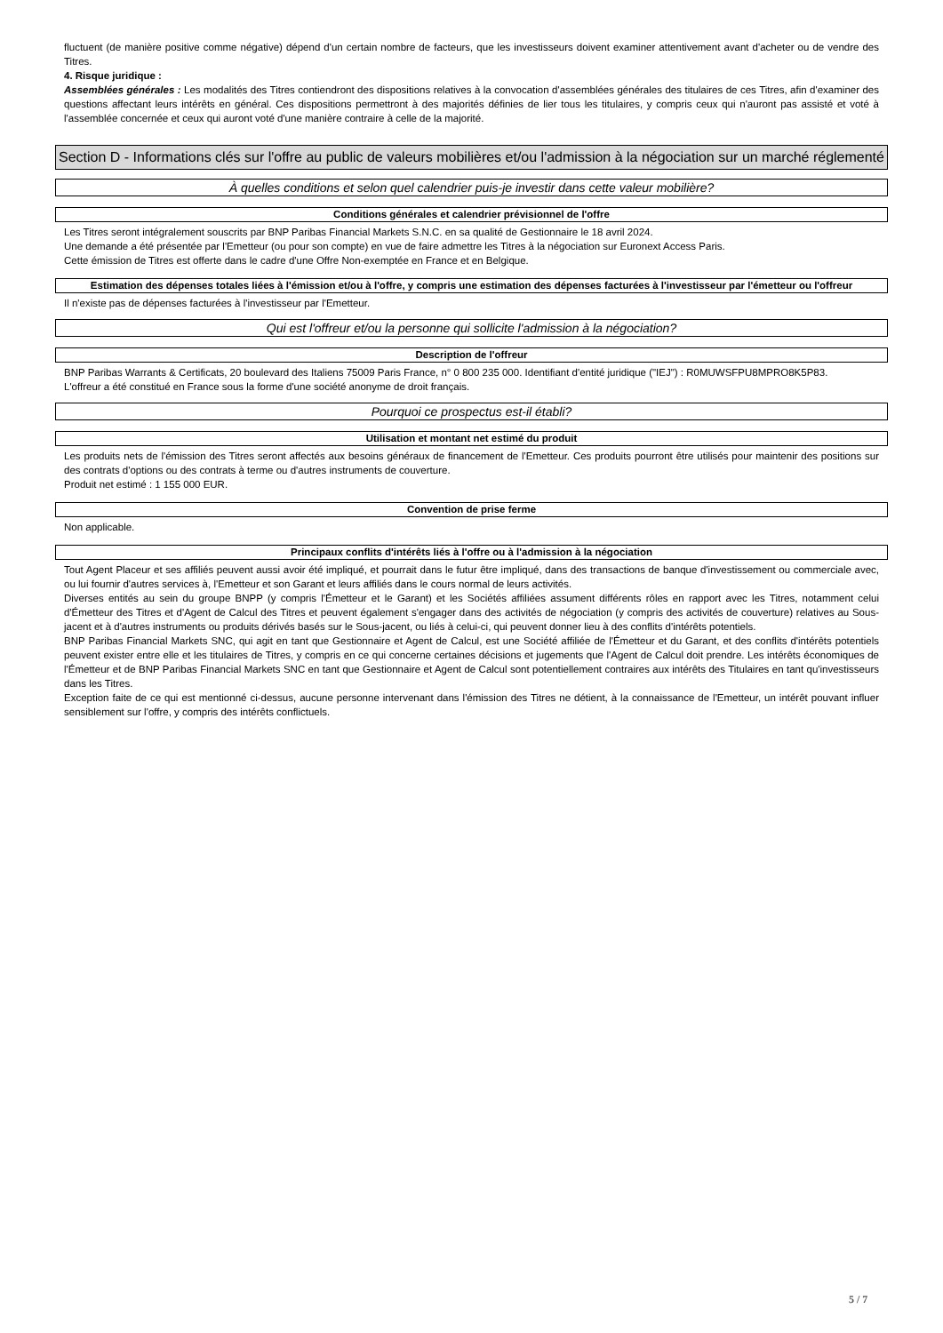fluctuent (de manière positive comme négative) dépend d'un certain nombre de facteurs, que les investisseurs doivent examiner attentivement avant d'acheter ou de vendre des Titres.
4. Risque juridique :
Assemblées générales : Les modalités des Titres contiendront des dispositions relatives à la convocation d'assemblées générales des titulaires de ces Titres, afin d'examiner des questions affectant leurs intérêts en général. Ces dispositions permettront à des majorités définies de lier tous les titulaires, y compris ceux qui n'auront pas assisté et voté à l'assemblée concernée et ceux qui auront voté d'une manière contraire à celle de la majorité.
Section D - Informations clés sur l'offre au public de valeurs mobilières et/ou l'admission à la négociation sur un marché réglementé
À quelles conditions et selon quel calendrier puis-je investir dans cette valeur mobilière?
Conditions générales et calendrier prévisionnel de l'offre
Les Titres seront intégralement souscrits par BNP Paribas Financial Markets S.N.C. en sa qualité de Gestionnaire le 18 avril 2024.
Une demande a été présentée par l'Emetteur (ou pour son compte) en vue de faire admettre les Titres à la négociation sur Euronext Access Paris.
Cette émission de Titres est offerte dans le cadre d'une Offre Non-exemptée en France et en Belgique.
Estimation des dépenses totales liées à l'émission et/ou à l'offre, y compris une estimation des dépenses facturées à l'investisseur par l'émetteur ou l'offreur
Il n'existe pas de dépenses facturées à l'investisseur par l'Emetteur.
Qui est l'offreur et/ou la personne qui sollicite l'admission à la négociation?
Description de l'offreur
BNP Paribas Warrants & Certificats, 20 boulevard des Italiens 75009 Paris France, n° 0 800 235 000. Identifiant d'entité juridique ("IEJ") : R0MUWSFPU8MPRO8K5P83.
L'offreur a été constitué en France sous la forme d'une société anonyme de droit français.
Pourquoi ce prospectus est-il établi?
Utilisation et montant net estimé du produit
Les produits nets de l'émission des Titres seront affectés aux besoins généraux de financement de l'Emetteur. Ces produits pourront être utilisés pour maintenir des positions sur des contrats d'options ou des contrats à terme ou d'autres instruments de couverture.
Produit net estimé : 1 155 000 EUR.
Convention de prise ferme
Non applicable.
Principaux conflits d'intérêts liés à l'offre ou à l'admission à la négociation
Tout Agent Placeur et ses affiliés peuvent aussi avoir été impliqué, et pourrait dans le futur être impliqué, dans des transactions de banque d'investissement ou commerciale avec, ou lui fournir d'autres services à, l'Emetteur et son Garant et leurs affiliés dans le cours normal de leurs activités.
Diverses entités au sein du groupe BNPP (y compris l'Émetteur et le Garant) et les Sociétés affiliées assument différents rôles en rapport avec les Titres, notamment celui d'Émetteur des Titres et d'Agent de Calcul des Titres et peuvent également s'engager dans des activités de négociation (y compris des activités de couverture) relatives au Sous-jacent et à d'autres instruments ou produits dérivés basés sur le Sous-jacent, ou liés à celui-ci, qui peuvent donner lieu à des conflits d'intérêts potentiels.
BNP Paribas Financial Markets SNC, qui agit en tant que Gestionnaire et Agent de Calcul, est une Société affiliée de l'Émetteur et du Garant, et des conflits d'intérêts potentiels peuvent exister entre elle et les titulaires de Titres, y compris en ce qui concerne certaines décisions et jugements que l'Agent de Calcul doit prendre. Les intérêts économiques de l'Émetteur et de BNP Paribas Financial Markets SNC en tant que Gestionnaire et Agent de Calcul sont potentiellement contraires aux intérêts des Titulaires en tant qu'investisseurs dans les Titres.
Exception faite de ce qui est mentionné ci-dessus, aucune personne intervenant dans l'émission des Titres ne détient, à la connaissance de l'Emetteur, un intérêt pouvant influer sensiblement sur l'offre, y compris des intérêts conflictuels.
5 / 7